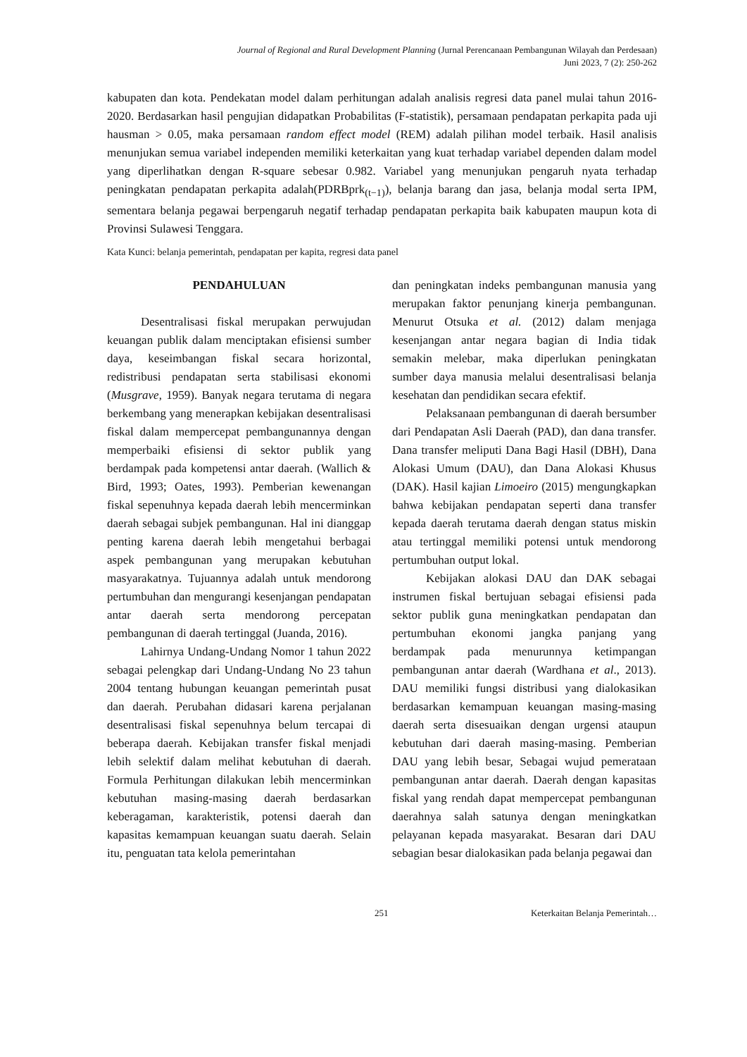Journal of Regional and Rural Development Planning (Jurnal Perencanaan Pembangunan Wilayah dan Perdesaan)
Juni 2023, 7 (2): 250-262
kabupaten dan kota. Pendekatan model dalam perhitungan adalah analisis regresi data panel mulai tahun 2016-2020. Berdasarkan hasil pengujian didapatkan Probabilitas (F-statistik), persamaan pendapatan perkapita pada uji hausman > 0.05, maka persamaan random effect model (REM) adalah pilihan model terbaik. Hasil analisis menunjukan semua variabel independen memiliki keterkaitan yang kuat terhadap variabel dependen dalam model yang diperlihatkan dengan R-square sebesar 0.982. Variabel yang menunjukan pengaruh nyata terhadap peningkatan pendapatan perkapita adalah(PDRBprk<sub>(t−1)</sub>), belanja barang dan jasa, belanja modal serta IPM, sementara belanja pegawai berpengaruh negatif terhadap pendapatan perkapita baik kabupaten maupun kota di Provinsi Sulawesi Tenggara.
Kata Kunci: belanja pemerintah, pendapatan per kapita, regresi data panel
PENDAHULUAN
Desentralisasi fiskal merupakan perwujudan keuangan publik dalam menciptakan efisiensi sumber daya, keseimbangan fiskal secara horizontal, redistribusi pendapatan serta stabilisasi ekonomi (Musgrave, 1959). Banyak negara terutama di negara berkembang yang menerapkan kebijakan desentralisasi fiskal dalam mempercepat pembangunannya dengan memperbaiki efisiensi di sektor publik yang berdampak pada kompetensi antar daerah. (Wallich & Bird, 1993; Oates, 1993). Pemberian kewenangan fiskal sepenuhnya kepada daerah lebih mencerminkan daerah sebagai subjek pembangunan. Hal ini dianggap penting karena daerah lebih mengetahui berbagai aspek pembangunan yang merupakan kebutuhan masyarakatnya. Tujuannya adalah untuk mendorong pertumbuhan dan mengurangi kesenjangan pendapatan antar daerah serta mendorong percepatan pembangunan di daerah tertinggal (Juanda, 2016).
Lahirnya Undang-Undang Nomor 1 tahun 2022 sebagai pelengkap dari Undang-Undang No 23 tahun 2004 tentang hubungan keuangan pemerintah pusat dan daerah. Perubahan didasari karena perjalanan desentralisasi fiskal sepenuhnya belum tercapai di beberapa daerah. Kebijakan transfer fiskal menjadi lebih selektif dalam melihat kebutuhan di daerah. Formula Perhitungan dilakukan lebih mencerminkan kebutuhan masing-masing daerah berdasarkan keberagaman, karakteristik, potensi daerah dan kapasitas kemampuan keuangan suatu daerah. Selain itu, penguatan tata kelola pemerintahan
dan peningkatan indeks pembangunan manusia yang merupakan faktor penunjang kinerja pembangunan. Menurut Otsuka et al. (2012) dalam menjaga kesenjangan antar negara bagian di India tidak semakin melebar, maka diperlukan peningkatan sumber daya manusia melalui desentralisasi belanja kesehatan dan pendidikan secara efektif.
Pelaksanaan pembangunan di daerah bersumber dari Pendapatan Asli Daerah (PAD), dan dana transfer. Dana transfer meliputi Dana Bagi Hasil (DBH), Dana Alokasi Umum (DAU), dan Dana Alokasi Khusus (DAK). Hasil kajian Limoeiro (2015) mengungkapkan bahwa kebijakan pendapatan seperti dana transfer kepada daerah terutama daerah dengan status miskin atau tertinggal memiliki potensi untuk mendorong pertumbuhan output lokal.
Kebijakan alokasi DAU dan DAK sebagai instrumen fiskal bertujuan sebagai efisiensi pada sektor publik guna meningkatkan pendapatan dan pertumbuhan ekonomi jangka panjang yang berdampak pada menurunnya ketimpangan pembangunan antar daerah (Wardhana et al., 2013). DAU memiliki fungsi distribusi yang dialokasikan berdasarkan kemampuan keuangan masing-masing daerah serta disesuaikan dengan urgensi ataupun kebutuhan dari daerah masing-masing. Pemberian DAU yang lebih besar, Sebagai wujud pemerataan pembangunan antar daerah. Daerah dengan kapasitas fiskal yang rendah dapat mempercepat pembangunan daerahnya salah satunya dengan meningkatkan pelayanan kepada masyarakat. Besaran dari DAU sebagian besar dialokasikan pada belanja pegawai dan
251 Keterkaitan Belanja Pemerintah…